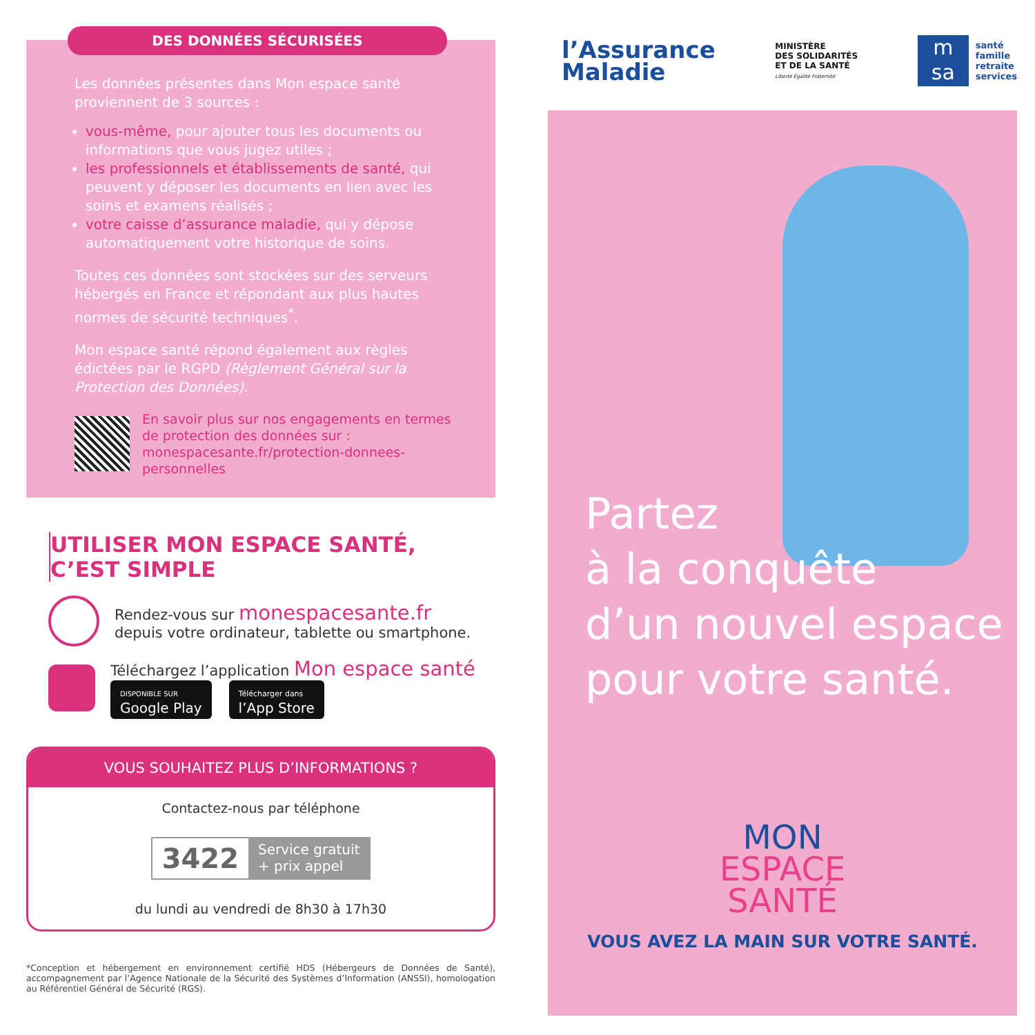DES DONNÉES SÉCURISÉES
Les données présentes dans Mon espace santé proviennent de 3 sources :
vous-même, pour ajouter tous les documents ou informations que vous jugez utiles ;
les professionnels et établissements de santé, qui peuvent y déposer les documents en lien avec les soins et examens réalisés ;
votre caisse d’assurance maladie, qui y dépose automatiquement votre historique de soins.
Toutes ces données sont stockées sur des serveurs hébergés en France et répondant aux plus hautes normes de sécurité techniques<sup>*</sup>.
Mon espace santé répond également aux règles édictées par le RGPD (Règlement Général sur la Protection des Données).
En savoir plus sur nos engagements en termes de protection des données sur :
monespacesante.fr/protection-donnees-personnelles
UTILISER MON ESPACE SANTÉ,
C’EST SIMPLE
Rendez-vous sur monespacesante.fr
depuis votre ordinateur, tablette ou smartphone.
Téléchargez l’application Mon espace santé
DISPONIBLE SUR
Google Play Télécharger dans
l’App Store
VOUS SOUHAITEZ PLUS D’INFORMATIONS ?
Contactez-nous par téléphone
3422 Service gratuit
+ prix appel
du lundi au vendredi de 8h30 à 17h30
*Conception et hébergement en environnement certifié HDS (Hébergeurs de Données de Santé), accompagnement par l’Agence Nationale de la Sécurité des Systèmes d’Information (ANSSI), homologation au Référentiel Général de Sécurité (RGS).
l’Assurance
Maladie
MINISTÈRE
DES SOLIDARITÉS
ET DE LA SANTÉ
Liberté Égalité Fraternité
m
sa
santé
famille
retraite
services
Partez
à la conquête
d’un nouvel espace
pour votre santé.
MON
ESPACE
SANTÉ
VOUS AVEZ LA MAIN SUR VOTRE SANTÉ.